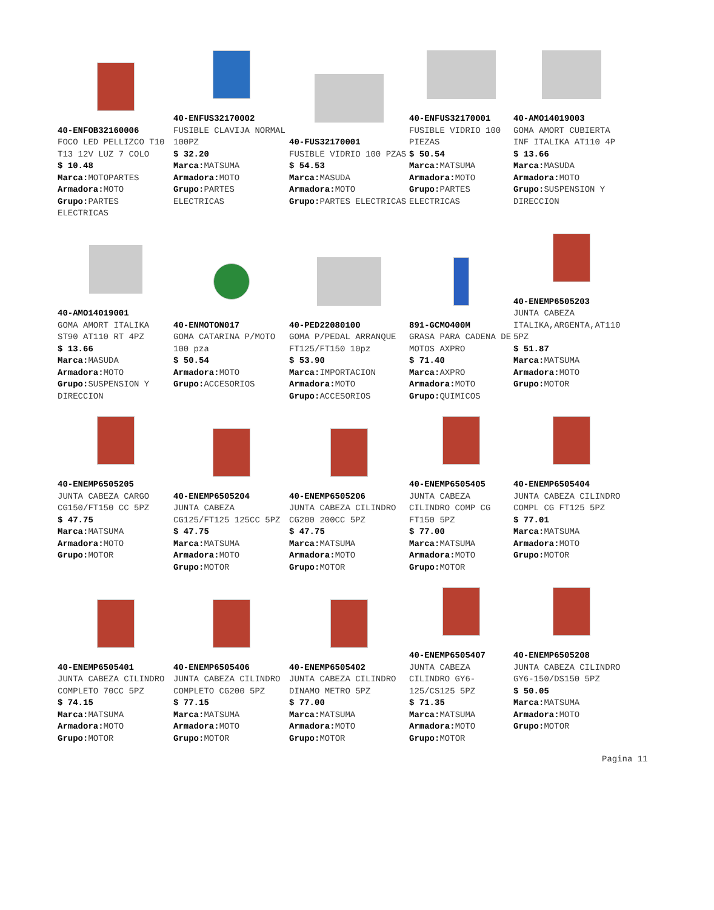40-ENFOB32160006
FOCO LED PELLIZCO T10 T13 12V LUZ 7 COLO
$ 10.48
Marca: MOTOPARTES
Armadora: MOTO
Grupo: PARTES ELECTRICAS
40-ENFUS32170002
FUSIBLE CLAVIJA NORMAL 100PZ
$ 32.20
Marca: MATSUMA
Armadora: MOTO
Grupo: PARTES ELECTRICAS
40-FUS32170001
FUSIBLE VIDRIO 100 PZAS
$ 54.53
Marca: MASUDA
Armadora: MOTO
Grupo: PARTES ELECTRICAS
40-ENFUS32170001
FUSIBLE VIDRIO 100 PIEZAS
$ 50.54
Marca: MATSUMA
Armadora: MOTO
Grupo: PARTES ELECTRICAS
40-AMO14019003
GOMA AMORT CUBIERTA INF ITALIKA AT110 4P
$ 13.66
Marca: MASUDA
Armadora: MOTO
Grupo: SUSPENSION Y DIRECCION
40-AMO14019001
GOMA AMORT ITALIKA ST90 AT110 RT 4PZ
$ 13.66
Marca: MASUDA
Armadora: MOTO
Grupo: SUSPENSION Y DIRECCION
40-ENMOTON017
GOMA CATARINA P/MOTO 100 pza
$ 50.54
Armadora: MOTO
Grupo: ACCESORIOS
40-PED22080100
GOMA P/PEDAL ARRANQUE FT125/FT150 10pz
$ 53.90
Marca: IMPORTACION
Armadora: MOTO
Grupo: ACCESORIOS
891-GCMO400M
GRASA PARA CADENA DE MOTOS AXPRO
$ 71.40
Marca: AXPRO
Armadora: MOTO
Grupo: QUIMICOS
40-ENEMP6505203
JUNTA CABEZA ITALIKA,ARGENTA,AT110 5PZ
$ 51.87
Marca: MATSUMA
Armadora: MOTO
Grupo: MOTOR
40-ENEMP6505205
JUNTA CABEZA CARGO CG150/FT150 CC 5PZ
$ 47.75
Marca: MATSUMA
Armadora: MOTO
Grupo: MOTOR
40-ENEMP6505204
JUNTA CABEZA CG125/FT125 125CC 5PZ
$ 47.75
Marca: MATSUMA
Armadora: MOTO
Grupo: MOTOR
40-ENEMP6505206
JUNTA CABEZA CILINDRO CG200 200CC 5PZ
$ 47.75
Marca: MATSUMA
Armadora: MOTO
Grupo: MOTOR
40-ENEMP6505405
JUNTA CABEZA CILINDRO COMP CG FT150 5PZ
$ 77.00
Marca: MATSUMA
Armadora: MOTO
Grupo: MOTOR
40-ENEMP6505404
JUNTA CABEZA CILINDRO COMPL CG FT125 5PZ
$ 77.01
Marca: MATSUMA
Armadora: MOTO
Grupo: MOTOR
40-ENEMP6505401
JUNTA CABEZA CILINDRO COMPLETO 70CC 5PZ
$ 74.15
Marca: MATSUMA
Armadora: MOTO
Grupo: MOTOR
40-ENEMP6505406
JUNTA CABEZA CILINDRO COMPLETO CG200 5PZ
$ 77.15
Marca: MATSUMA
Armadora: MOTO
Grupo: MOTOR
40-ENEMP6505402
JUNTA CABEZA CILINDRO DINAMO METRO 5PZ
$ 77.00
Marca: MATSUMA
Armadora: MOTO
Grupo: MOTOR
40-ENEMP6505407
JUNTA CABEZA CILINDRO GY6-125/CS125 5PZ
$ 71.35
Marca: MATSUMA
Armadora: MOTO
Grupo: MOTOR
40-ENEMP6505208
JUNTA CABEZA CILINDRO GY6-150/DS150 5PZ
$ 50.05
Marca: MATSUMA
Armadora: MOTO
Grupo: MOTOR
Pagina 11